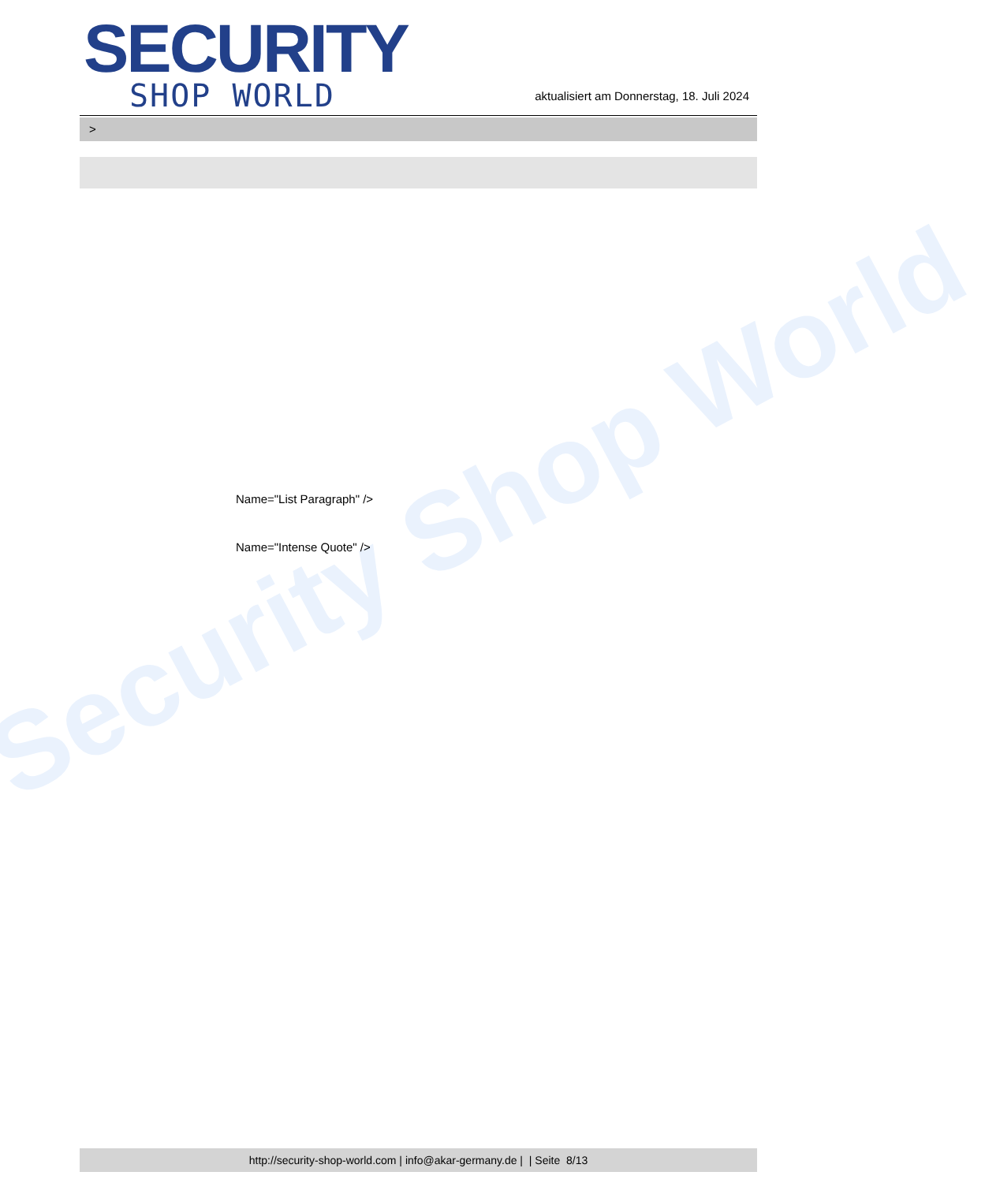Security Shop World
SECURITY
SHOP WORLD
aktualisiert am Donnerstag, 18. Juli 2024
>
Name="List Paragraph" />
Name="Intense Quote" />
http://security-shop-world.com | info@akar-germany.de | | Seite 8/13